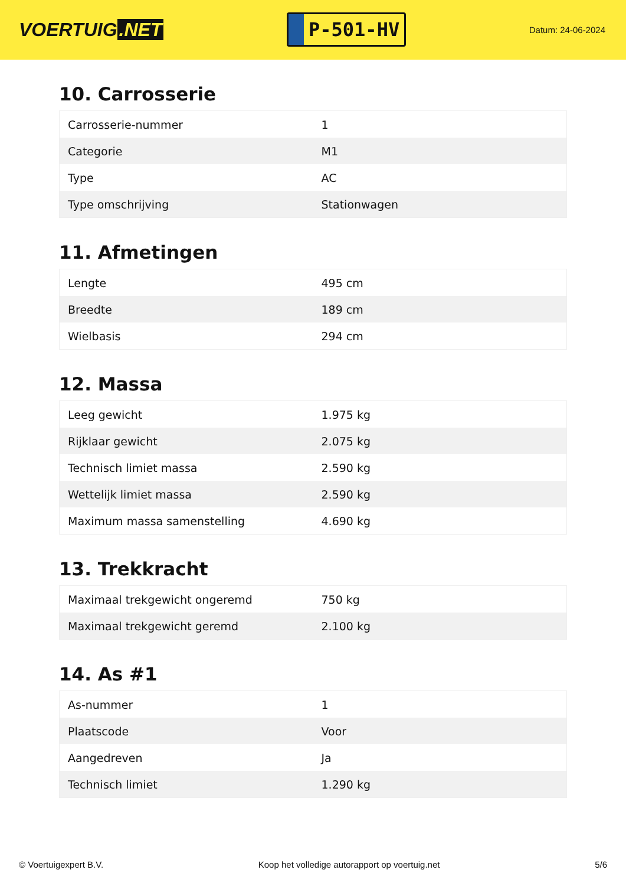VOERTUIG.NET
P-501-HV
Datum: 24-06-2024
10. Carrosserie
| Carrosserie-nummer | 1 |
| Categorie | M1 |
| Type | AC |
| Type omschrijving | Stationwagen |
11. Afmetingen
| Lengte | 495 cm |
| Breedte | 189 cm |
| Wielbasis | 294 cm |
12. Massa
| Leeg gewicht | 1.975 kg |
| Rijklaar gewicht | 2.075 kg |
| Technisch limiet massa | 2.590 kg |
| Wettelijk limiet massa | 2.590 kg |
| Maximum massa samenstelling | 4.690 kg |
13. Trekkracht
| Maximaal trekgewicht ongeremd | 750 kg |
| Maximaal trekgewicht geremd | 2.100 kg |
14. As #1
| As-nummer | 1 |
| Plaatscode | Voor |
| Aangedreven | Ja |
| Technisch limiet | 1.290 kg |
© Voertuigexpert B.V. Koop het volledige autorapport op voertuig.net 5/6